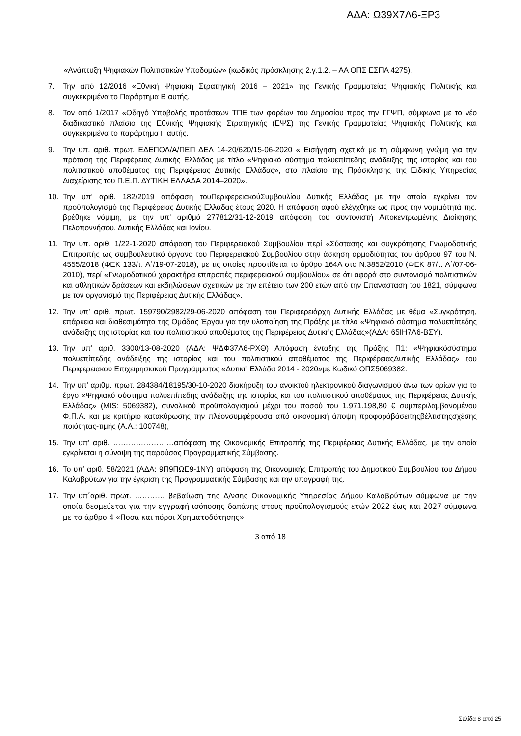ΑΔΑ: Ω39Χ7Λ6-ΞΡ3
«Ανάπτυξη Ψηφιακών Πολιτιστικών Υποδομών» (κωδικός πρόσκλησης 2.γ.1.2. – ΑΑ ΟΠΣ ΕΣΠΑ 4275).
7. Την από 12/2016 «Εθνική Ψηφιακή Στρατηγική 2016 – 2021» της Γενικής Γραμματείας Ψηφιακής Πολιτικής και συγκεκριμένα το Παράρτημα Β αυτής.
8. Τον από 1/2017 «Οδηγό Υποβολής προτάσεων ΤΠΕ των φορέων του Δημοσίου προς την ΓΓΨΠ, σύμφωνα με το νέο διαδικαστικό πλαίσιο της Εθνικής Ψηφιακής Στρατηγικής (ΕΨΣ) της Γενικής Γραμματείας Ψηφιακής Πολιτικής και συγκεκριμένα το παράρτημα Γ αυτής.
9. Την υπ. αριθ. πρωτ. ΕΔΕΠΟΛ/Α/ΠΕΠ ΔΕΛ 14-20/620/15-06-2020 « Εισήγηση σχετικά με τη σύμφωνη γνώμη για την πρόταση της Περιφέρειας Δυτικής Ελλάδας με τίτλο «Ψηφιακό σύστημα πολυεπίπεδης ανάδειξης της ιστορίας και του πολιτιστικού αποθέματος της Περιφέρειας Δυτικής Ελλάδας», στο πλαίσιο της Πρόσκλησης της Ειδικής Υπηρεσίας Διαχείρισης του Π.Ε.Π. ΔΥΤΙΚΗ ΕΛΛΑΔΑ 2014–2020».
10. Την υπ’ αριθ. 182/2019 απόφαση τουΠεριφερειακούΣυμβουλίου Δυτικής Ελλάδας με την οποία εγκρίνει τον προϋπολογισμό της Περιφέρειας Δυτικής Ελλάδας έτους 2020. Η απόφαση αφού ελέγχθηκε ως προς την νομιμότητά της, βρέθηκε νόμιμη, με την υπ’ αριθμό 277812/31-12-2019 απόφαση του συντονιστή Αποκεντρωμένης Διοίκησης Πελοποννήσου, Δυτικής Ελλάδας και Ιονίου.
11. Την υπ. αριθ. 1/22-1-2020 απόφαση του Περιφερειακού Συμβουλίου περί «Σύστασης και συγκρότησης Γνωμοδοτικής Επιτροπής ως συμβουλευτικό όργανο του Περιφερειακού Συμβουλίου στην άσκηση αρμοδιότητας του άρθρου 97 του Ν. 4555/2018 (ΦΕΚ 133/τ. Α΄/19-07-2018), με τις οποίες προστίθεται το άρθρο 164Α στο Ν.3852/2010 (ΦΕΚ 87/τ. Α΄/07-06-2010), περί «Γνωμοδοτικού χαρακτήρα επιτροπές περιφερειακού συμβουλίου» σε ότι αφορά στο συντονισμό πολιτιστικών και αθλητικών δράσεων και εκδηλώσεων σχετικών με την επέτειο των 200 ετών από την Επανάσταση του 1821, σύμφωνα με τον οργανισμό της Περιφέρειας Δυτικής Ελλάδας».
12. Την υπ’ αριθ. πρωτ. 159790/2982/29-06-2020 απόφαση του Περιφερειάρχη Δυτικής Ελλάδας με θέμα «Συγκρότηση, επάρκεια και διαθεσιμότητα της Ομάδας Έργου για την υλοποίηση της Πράξης με τίτλο «Ψηφιακό σύστημα πολυεπίπεδης ανάδειξης της ιστορίας και του πολιτιστικού αποθέματος της Περιφέρειας Δυτικής Ελλάδας»(ΑΔΑ: 65ΙΗ7Λ6-ΒΣΥ).
13. Την υπ’ αριθ. 3300/13-08-2020 (ΑΔΑ: ΨΔΦ37Λ6-ΡΧΘ) Απόφαση ένταξης της Πράξης Π1: «Ψηφιακόσύστημα πολυεπίπεδης ανάδειξης της ιστορίας και του πολιτιστικού αποθέματος της ΠεριφέρειαςΔυτικής Ελλάδας» του Περιφερειακού Επιχειρησιακού Προγράμματος «Δυτική Ελλάδα 2014 - 2020»με Κωδικό ΟΠΣ5069382.
14. Την υπ’ αριθμ. πρωτ. 284384/18195/30-10-2020 διακήρυξη του ανοικτού ηλεκτρονικού διαγωνισμού άνω των ορίων για το έργο «Ψηφιακό σύστημα πολυεπίπεδης ανάδειξης της ιστορίας και του πολιτιστικού αποθέματος της Περιφέρειας Δυτικής Ελλάδας» (MIS: 5069382), συνολικού προϋπολογισμού μέχρι του ποσού του 1.971.198,80 € συμπεριλαμβανομένου Φ.Π.Α. και με κριτήριο κατακύρωσης την πλέονσυμφέρουσα από οικονομική άποψη προφοράβάσειτηςβέλτιστηςσχέσης ποιότητας-τιμής (Α.Α.: 100748),
15. Την υπ’ αριθ. ……………………απόφαση της Οικονομικής Επιτροπής της Περιφέρειας Δυτικής Ελλάδας, με την οποία εγκρίνεται η σύναψη της παρούσας Προγραμματικής Σύμβασης.
16. Το υπ’ αριθ. 58/2021 (ΑΔΑ: 9Π9ΠΩΕ9-1ΝΥ) απόφαση της Οικονομικής Επιτροπής του Δημοτικού Συμβουλίου του Δήμου Καλαβρύτων για την έγκριση της Προγραμματικής Σύμβασης και την υπογραφή της.
17. Την υπ΄αριθ. πρωτ. ………… βεβαίωση της Δ/νσης Οικονομικής Υπηρεσίας Δήμου Καλαβρύτων σύμφωνα με την οποία δεσμεύεται για την εγγραφή ισόποσης δαπάνης στους προϋπολογισμούς ετών 2022 έως και 2027 σύμφωνα με το άρθρο 4 «Ποσά και πόροι Χρηματοδότησης»
3 από 18
Σελίδα 8 από 25